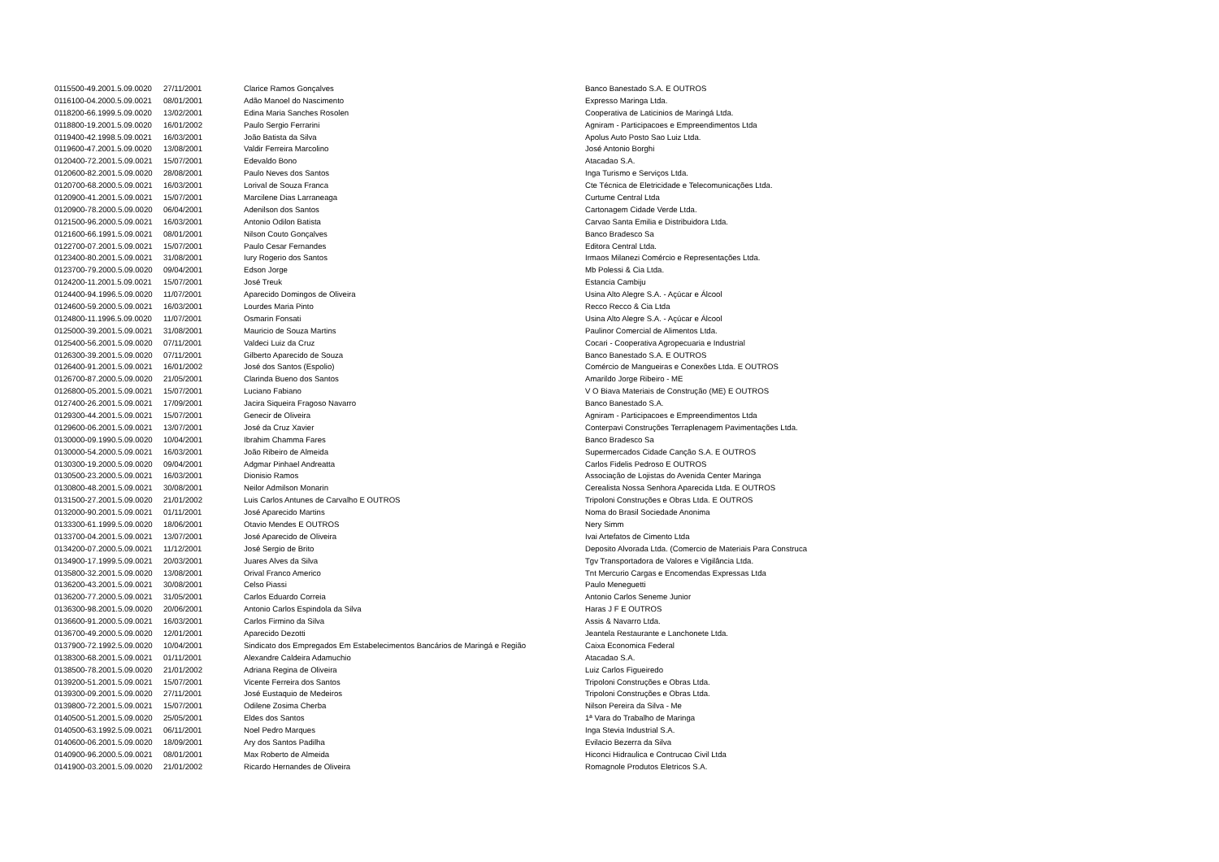| 0115500-49.2001.5.09.0020 | 27/11/2001 | Clarice Ramos Gonçalves | Banco Banestado S.A. E OUTROS |
| 0116100-04.2000.5.09.0021 | 08/01/2001 | Adão Manoel do Nascimento | Expresso Maringa Ltda. |
| 0118200-66.1999.5.09.0020 | 13/02/2001 | Edina Maria Sanches Rosolen | Cooperativa de Laticinios de Maringá Ltda. |
| 0118800-19.2001.5.09.0020 | 16/01/2002 | Paulo Sergio Ferrarini | Agniram - Participacoes e Empreendimentos Ltda |
| 0119400-42.1998.5.09.0021 | 16/03/2001 | João Batista da Silva | Apolus Auto Posto Sao Luiz Ltda. |
| 0119600-47.2001.5.09.0020 | 13/08/2001 | Valdir Ferreira Marcolino | José Antonio Borghi |
| 0120400-72.2001.5.09.0021 | 15/07/2001 | Edevaldo Bono | Atacadao S.A. |
| 0120600-82.2001.5.09.0020 | 28/08/2001 | Paulo Neves dos Santos | Inga Turismo e Serviços Ltda. |
| 0120700-68.2000.5.09.0021 | 16/03/2001 | Lorival de Souza Franca | Cte Técnica de Eletricidade e Telecomunicações Ltda. |
| 0120900-41.2001.5.09.0021 | 15/07/2001 | Marcilene Dias Larraneaga | Curtume Central Ltda |
| 0120900-78.2000.5.09.0020 | 06/04/2001 | Adenilson dos Santos | Cartonagem Cidade Verde Ltda. |
| 0121500-96.2000.5.09.0021 | 16/03/2001 | Antonio Odilon Batista | Carvao Santa Emilia e Distribuidora Ltda. |
| 0121600-66.1991.5.09.0021 | 08/01/2001 | Nilson Couto Gonçalves | Banco Bradesco Sa |
| 0122700-07.2001.5.09.0021 | 15/07/2001 | Paulo Cesar Fernandes | Editora Central Ltda. |
| 0123400-80.2001.5.09.0021 | 31/08/2001 | Iury Rogerio dos Santos | Irmaos Milanezi Comércio e Representações Ltda. |
| 0123700-79.2000.5.09.0020 | 09/04/2001 | Edson Jorge | Mb Polessi & Cia Ltda. |
| 0124200-11.2001.5.09.0021 | 15/07/2001 | José Treuk | Estancia Cambiju |
| 0124400-94.1996.5.09.0020 | 11/07/2001 | Aparecido Domingos de Oliveira | Usina Alto Alegre S.A. - Açúcar e Álcool |
| 0124600-59.2000.5.09.0021 | 16/03/2001 | Lourdes Maria Pinto | Recco Recco & Cia Ltda |
| 0124800-11.1996.5.09.0020 | 11/07/2001 | Osmarin Fonsati | Usina Alto Alegre S.A. - Açúcar e Álcool |
| 0125000-39.2001.5.09.0021 | 31/08/2001 | Mauricio de Souza Martins | Paulinor Comercial de Alimentos Ltda. |
| 0125400-56.2001.5.09.0020 | 07/11/2001 | Valdeci Luiz da Cruz | Cocari - Cooperativa Agropecuaria e Industrial |
| 0126300-39.2001.5.09.0020 | 07/11/2001 | Gilberto Aparecido de Souza | Banco Banestado S.A. E OUTROS |
| 0126400-91.2001.5.09.0021 | 16/01/2002 | José dos Santos (Espolio) | Comércio de Mangueiras e Conexões Ltda. E OUTROS |
| 0126700-87.2000.5.09.0020 | 21/05/2001 | Clarinda Bueno dos Santos | Amarildo Jorge Ribeiro - ME |
| 0126800-05.2001.5.09.0021 | 15/07/2001 | Luciano Fabiano | V O Biava Materiais de Construção (ME) E OUTROS |
| 0127400-26.2001.5.09.0021 | 17/09/2001 | Jacira Siqueira Fragoso Navarro | Banco Banestado S.A. |
| 0129300-44.2001.5.09.0021 | 15/07/2001 | Genecir de Oliveira | Agniram - Participacoes e Empreendimentos Ltda |
| 0129600-06.2001.5.09.0021 | 13/07/2001 | José da Cruz Xavier | Conterpavi Construções Terraplenagem Pavimentações Ltda. |
| 0130000-09.1990.5.09.0020 | 10/04/2001 | Ibrahim Chamma Fares | Banco Bradesco Sa |
| 0130000-54.2000.5.09.0021 | 16/03/2001 | João Ribeiro de Almeida | Supermercados Cidade Canção S.A. E OUTROS |
| 0130300-19.2000.5.09.0020 | 09/04/2001 | Adgmar Pinhael Andreatta | Carlos Fidelis Pedroso E OUTROS |
| 0130500-23.2000.5.09.0021 | 16/03/2001 | Dionisio Ramos | Associação de Lojistas do Avenida Center Maringa |
| 0130800-48.2001.5.09.0021 | 30/08/2001 | Neilor Admilson Monarin | Cerealista Nossa Senhora Aparecida Ltda. E OUTROS |
| 0131500-27.2001.5.09.0020 | 21/01/2002 | Luis Carlos Antunes de Carvalho E OUTROS | Tripoloni Construções e Obras Ltda. E OUTROS |
| 0132000-90.2001.5.09.0021 | 01/11/2001 | José Aparecido Martins | Noma do Brasil Sociedade Anonima |
| 0133300-61.1999.5.09.0020 | 18/06/2001 | Otavio Mendes E OUTROS | Nery Simm |
| 0133700-04.2001.5.09.0021 | 13/07/2001 | José Aparecido de Oliveira | Ivai Artefatos de Cimento Ltda |
| 0134200-07.2000.5.09.0021 | 11/12/2001 | José Sergio de Brito | Deposito Alvorada Ltda. (Comercio de Materiais Para Construca |
| 0134900-17.1999.5.09.0021 | 20/03/2001 | Juares Alves da Silva | Tgv Transportadora de Valores e Vigilância Ltda. |
| 0135800-32.2001.5.09.0020 | 13/08/2001 | Orival Franco Americo | Tnt Mercurio Cargas e Encomendas Expressas Ltda |
| 0136200-43.2001.5.09.0021 | 30/08/2001 | Celso Piassi | Paulo Meneguetti |
| 0136200-77.2000.5.09.0021 | 31/05/2001 | Carlos Eduardo Correia | Antonio Carlos Seneme Junior |
| 0136300-98.2001.5.09.0020 | 20/06/2001 | Antonio Carlos Espindola da Silva | Haras J F E OUTROS |
| 0136600-91.2000.5.09.0021 | 16/03/2001 | Carlos Firmino da Silva | Assis & Navarro Ltda. |
| 0136700-49.2000.5.09.0020 | 12/01/2001 | Aparecido Dezotti | Jeantela Restaurante e Lanchonete Ltda. |
| 0137900-72.1992.5.09.0020 | 10/04/2001 | Sindicato dos Empregados Em Estabelecimentos Bancários de Maringá e Região | Caixa Economica Federal |
| 0138300-68.2001.5.09.0021 | 01/11/2001 | Alexandre Caldeira Adamuchio | Atacadao S.A. |
| 0138500-78.2001.5.09.0020 | 21/01/2002 | Adriana Regina de Oliveira | Luiz Carlos Figueiredo |
| 0139200-51.2001.5.09.0021 | 15/07/2001 | Vicente Ferreira dos Santos | Tripoloni Construções e Obras Ltda. |
| 0139300-09.2001.5.09.0020 | 27/11/2001 | José Eustaquio de Medeiros | Tripoloni Construções e Obras Ltda. |
| 0139800-72.2001.5.09.0021 | 15/07/2001 | Odilene Zosima Cherba | Nilson Pereira da Silva - Me |
| 0140500-51.2001.5.09.0020 | 25/05/2001 | Eldes dos Santos | 1ª Vara do Trabalho de Maringa |
| 0140500-63.1992.5.09.0021 | 06/11/2001 | Noel Pedro Marques | Inga Stevia Industrial S.A. |
| 0140600-06.2001.5.09.0020 | 18/09/2001 | Ary dos Santos Padilha | Evilacio Bezerra da Silva |
| 0140900-96.2000.5.09.0021 | 08/01/2001 | Max Roberto de Almeida | Hiconci Hidraulica e Contrucao Civil Ltda |
| 0141900-03.2001.5.09.0020 | 21/01/2002 | Ricardo Hernandes de Oliveira | Romagnole Produtos Eletricos S.A. |